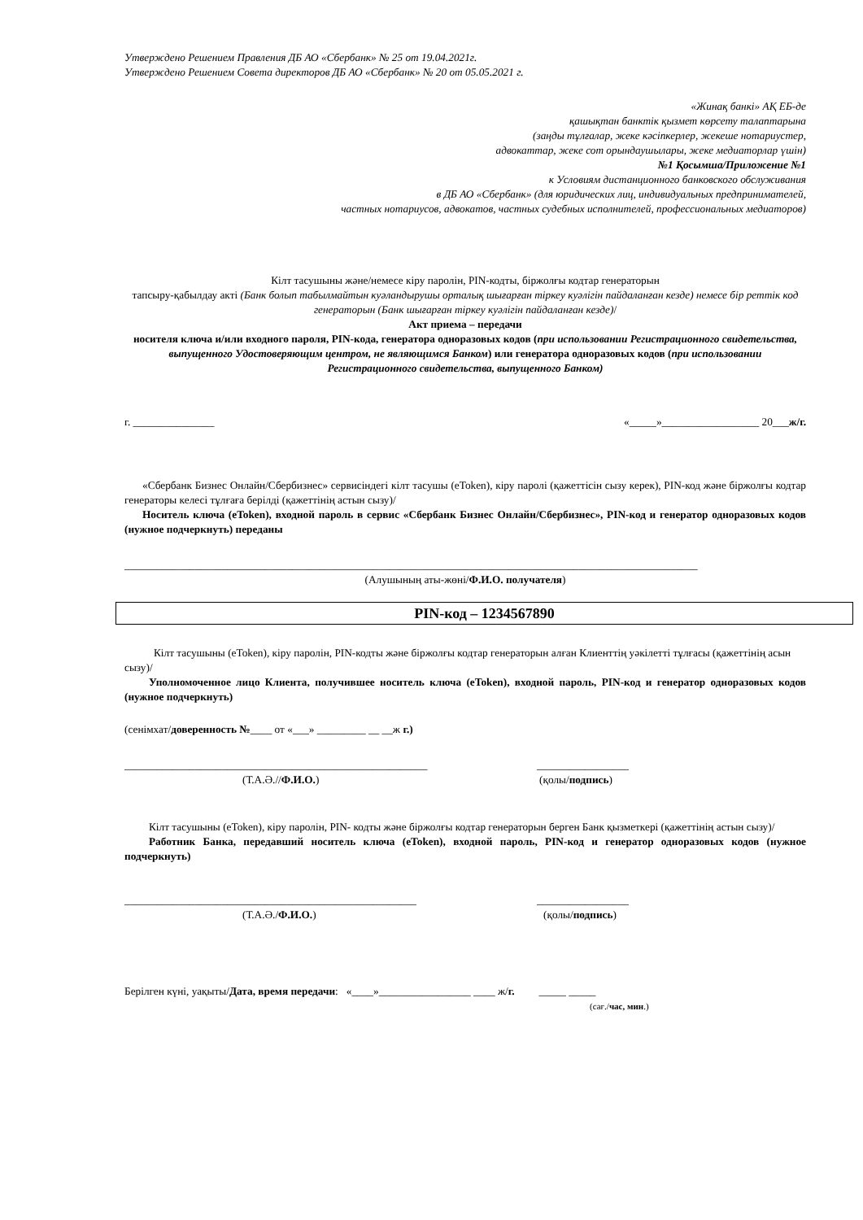Утверждено Решением Правления ДБ АО «Сбербанк» № 25 от 19.04.2021г.
Утверждено Решением Совета директоров ДБ АО «Сбербанк» № 20 от 05.05.2021 г.
«Жинақ банкі» АҚ ЕБ-де
қашықтан банктік қызмет көрсету талаптарына
(заңды тұлғалар, жеке кәсіпкерлер, жекеше нотариустер,
адвокаттар, жеке сот орындаушылары, жеке медиаторлар үшін)
№1 Қосымша/Приложение №1
к Условиям дистанционного банковского обслуживания
в ДБ АО «Сбербанк» (для юридических лиц, индивидуальных предпринимателей,
частных нотариусов, адвокатов, частных судебных исполнителей, профессиональных медиаторов)
Кілт тасушыны және/немесе кіру паролін, PIN-кодты, біржолғы кодтар генераторын
тапсыру-қабылдау акті (Банк болып табылмайтын куәландырушы орталық шығарған тіркеу куәлігін пайдаланған кезде) немесе бір реттік код генераторын (Банк шығарған тіркеу куәлігін пайдаланған кезде)/
Акт приема – передачи
носителя ключа и/или входного пароля, PIN-кода, генератора одноразовых кодов (при использовании Регистрационного свидетельства, выпущенного Удостоверяющим центром, не являющимся Банком) или генератора одноразовых кодов (при использовании Регистрационного свидетельства, выпущенного Банком)
г. _______________ «_____»__________________ 20___ж/г.
«Сбербанк Бизнес Онлайн/Сбербизнес» сервисіндегі кілт тасушы (eToken), кіру паролі (қажеттісін сызу керек), PIN-код және біржолғы кодтар генераторы келесі тұлғаға берілді (қажеттінің астын сызу)/
Носитель ключа (eToken), входной пароль в сервис «Сбербанк Бизнес Онлайн/Сбербизнес», PIN-код и генератор одноразовых кодов (нужное подчеркнуть) переданы
__________________________________________________________________________________________________________
(Алушының аты-жөні/Ф.И.О. получателя)
PIN-код – 1234567890
Кілт тасушыны (eToken), кіру паролін, PIN-кодты және біржолғы кодтар генераторын алған Клиенттің уәкілетті тұлғасы (қажеттінің асын сызу)/
Уполномоченное лицо Клиента, получившее носитель ключа (eToken), входной пароль, PIN-код и генератор одноразовых кодов (нужное подчеркнуть)
(сенімхат/доверенность №____ от «___» _________ __ __ж г.)
________________________________________________________ _________________
(Т.А.Ә.//Ф.И.О.) (қолы/подпись)
Кілт тасушыны (eToken), кіру паролін, PIN- кодты және біржолғы кодтар генераторын берген Банк қызметкері (қажеттінің астын сызу)/
Работник Банка, передавший носитель ключа (eToken), входной пароль, PIN-код и генератор одноразовых кодов (нужное подчеркнуть)
______________________________________________________ _________________
(Т.А.Ә./Ф.И.О.) (қолы/подпись)
Берілген күні, уақыты/Дата, время передачи: «____»_________________ ____ ж/г. _____ _____
(сағ./час, мин.)